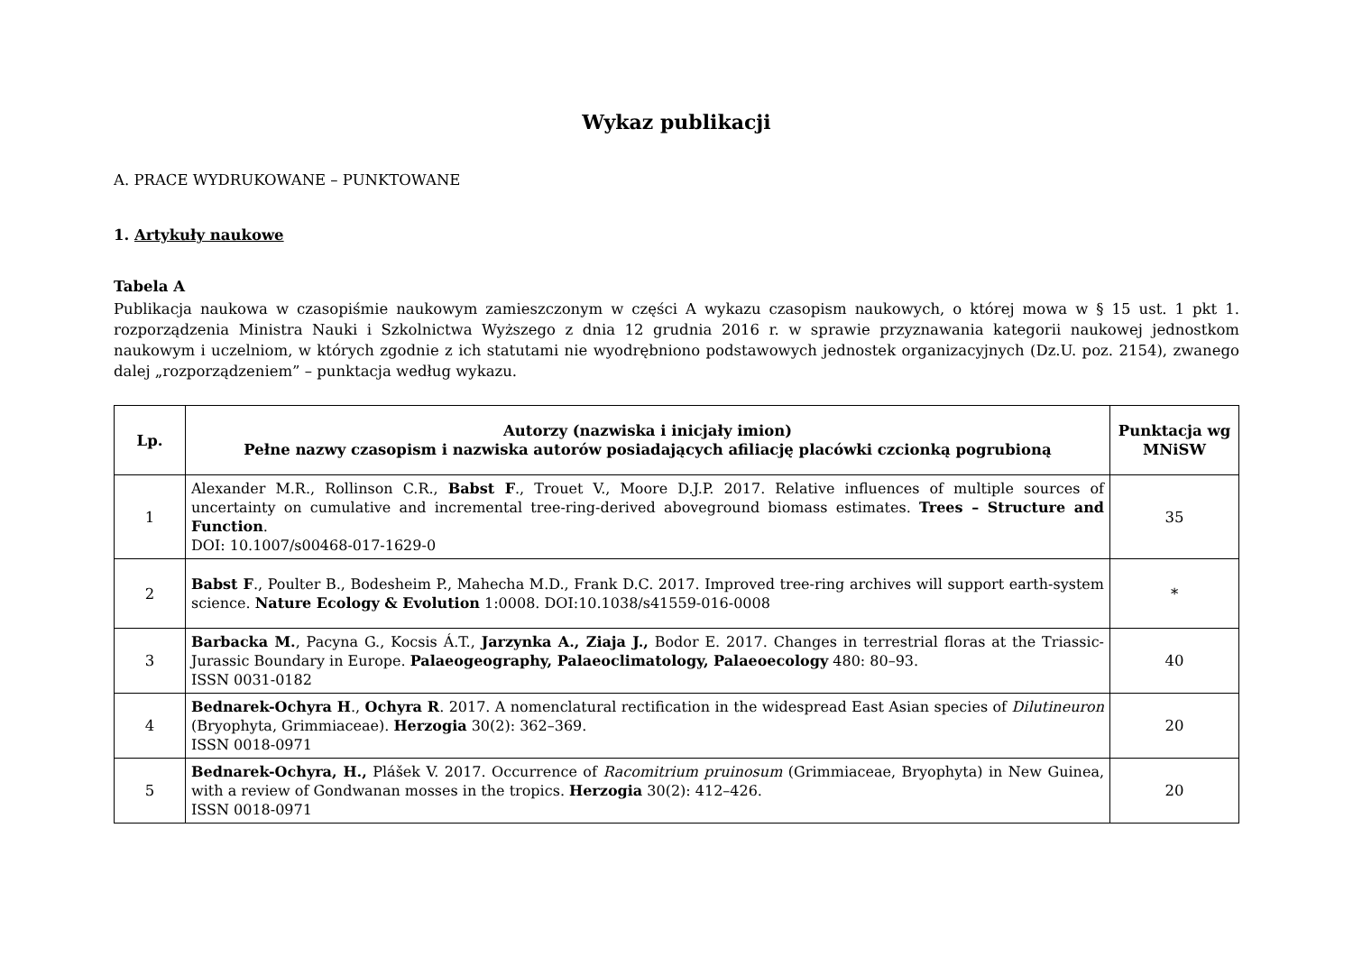Wykaz publikacji
A. PRACE WYDRUKOWANE – PUNKTOWANE
1. Artykuły naukowe
Tabela A
Publikacja naukowa w czasopiśmie naukowym zamieszczonym w części A wykazu czasopism naukowych, o której mowa w § 15 ust. 1 pkt 1. rozporządzenia Ministra Nauki i Szkolnictwa Wyższego z dnia 12 grudnia 2016 r. w sprawie przyznawania kategorii naukowej jednostkom naukowym i uczelniom, w których zgodnie z ich statutami nie wyodrębniono podstawowych jednostek organizacyjnych (Dz.U. poz. 2154), zwanego dalej „rozporządzeniem” – punktacja według wykazu.
| Lp. | Autorzy (nazwiska i inicjały imion) Pełne nazwy czasopism i nazwiska autorów posiadających afiliację placówki czcionką pogrubioną | Punktacja wg MNiSW |
| --- | --- | --- |
| 1 | Alexander M.R., Rollinson C.R., Babst F ., Trouet V., Moore D.J.P. 2017. Relative influences of multiple sources of uncertainty on cumulative and incremental tree-ring-derived aboveground biomass estimates. Trees – Structure and Function . DOI: 10.1007/s00468-017-1629-0 | 35 |
| 2 | Babst F ., Poulter B., Bodesheim P., Mahecha M.D., Frank D.C. 2017. Improved tree-ring archives will support earth-system science. Nature Ecology & Evolution 1:0008. DOI:10.1038/s41559-016-0008 | * |
| 3 | Barbacka M. , Pacyna G., Kocsis Á.T., Jarzynka A., Ziaja J., Bodor E. 2017. Changes in terrestrial floras at the Triassic-Jurassic Boundary in Europe. Palaeogeography, Palaeoclimatology, Palaeoecology 480: 80–93. ISSN 0031-0182 | 40 |
| 4 | Bednarek-Ochyra H ., Ochyra R . 2017. A nomenclatural rectification in the widespread East Asian species of Dilutineuron (Bryophyta, Grimmiaceae). Herzogia 30(2): 362–369. ISSN 0018-0971 | 20 |
| 5 | Bednarek-Ochyra, H., Plášek V. 2017. Occurrence of Racomitrium pruinosum (Grimmiaceae, Bryophyta) in New Guinea, with a review of Gondwanan mosses in the tropics. Herzogia 30(2): 412–426. ISSN 0018-0971 | 20 |